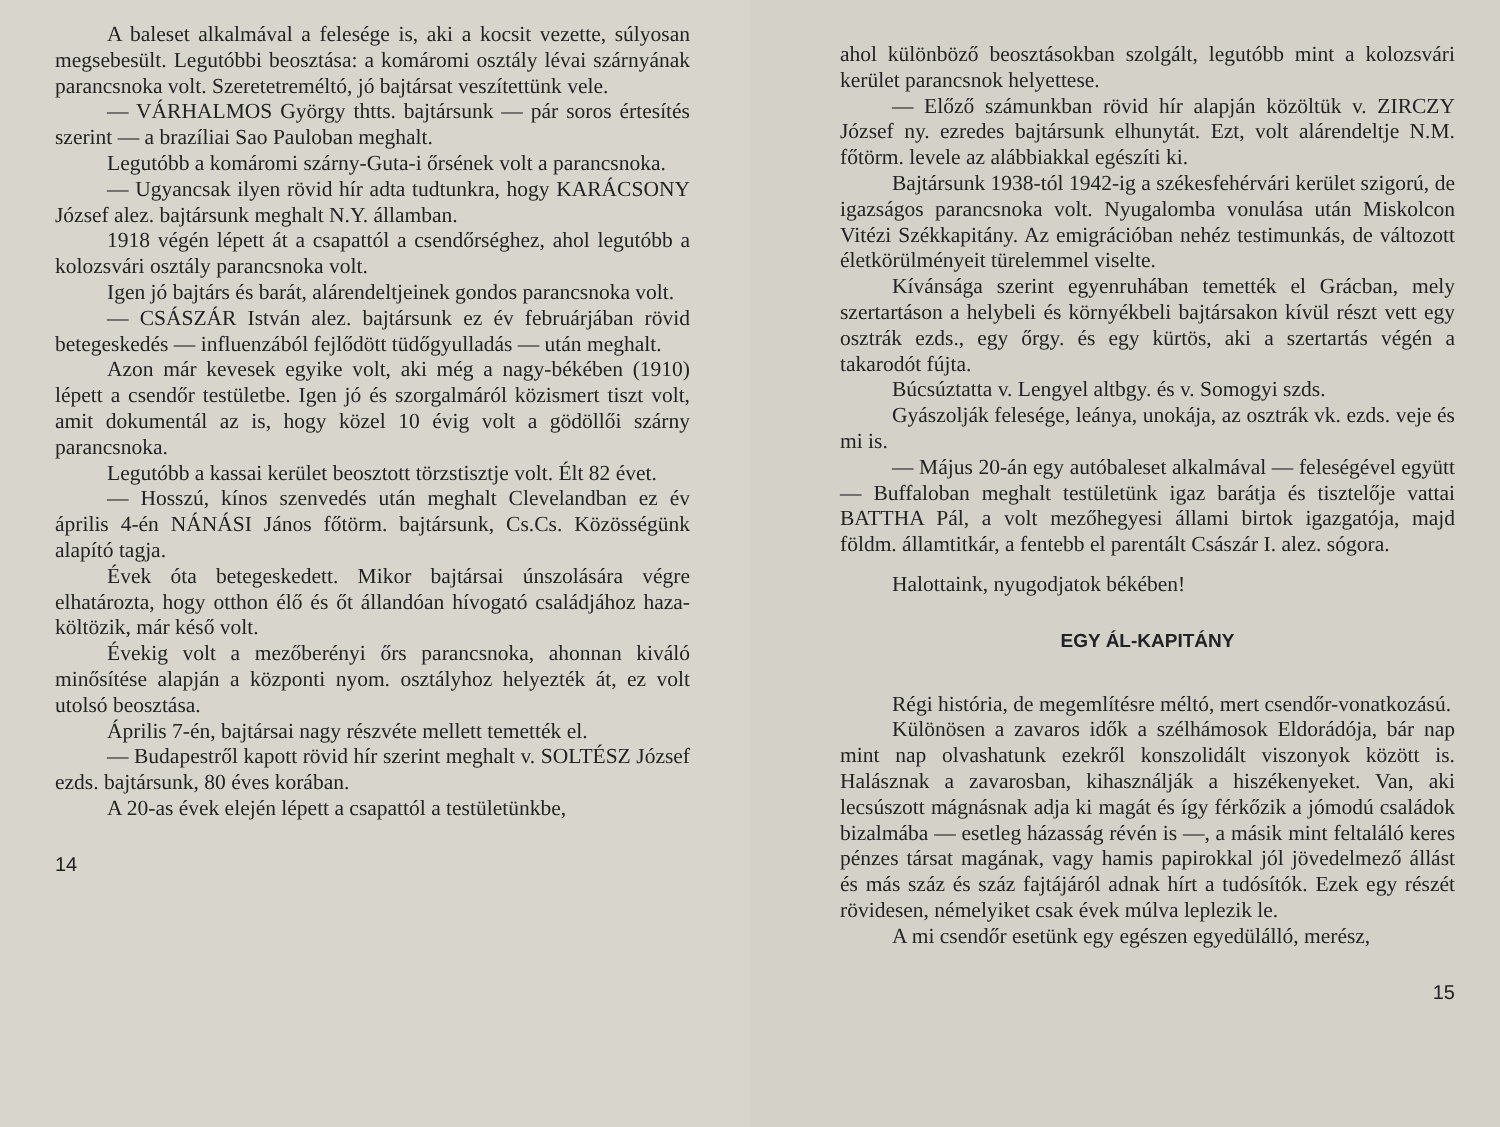A baleset alkalmával a felesége is, aki a kocsit vezette, súlyosan megsebesült. Legutóbbi beosztása: a komáromi osztály lévai szárnyának parancsnoka volt. Szeretetreméltó, jó bajtársat veszítettünk vele.
— VÁRHALMOS György thtts. bajtársunk — pár soros értesítés szerint — a brazíliai Sao Pauloban meghalt.
Legutóbb a komáromi szárny-Guta-i őrsének volt a parancsnoka.
— Ugyancsak ilyen rövid hír adta tudtunkra, hogy KARÁCSONY József alez. bajtársunk meghalt N.Y. államban.
1918 végén lépett át a csapattól a csendőrséghez, ahol legutóbb a kolozsvári osztály parancsnoka volt.
Igen jó bajtárs és barát, alárendeltjeinek gondos parancsnoka volt.
— CSÁSZÁR István alez. bajtársunk ez év februárjában rövid betegeskedés — influenzából fejlődött tüdőgyulladás — után meghalt.
Azon már kevesek egyike volt, aki még a nagy-békében (1910) lépett a csendőr testületbe. Igen jó és szorgalmáról közismert tiszt volt, amit dokumentál az is, hogy közel 10 évig volt a gödöllői szárny parancsnoka.
Legutóbb a kassai kerület beosztott törzstisztje volt. Élt 82 évet.
— Hosszú, kínos szenvedés után meghalt Clevelandban ez év április 4-én NÁNÁSI János főtörm. bajtársunk, Cs.Cs. Közösségünk alapító tagja.
Évek óta betegeskedett. Mikor bajtársai únszolására végre elhatározta, hogy otthon élő és őt állandóan hívogató családjához haza-költözik, már késő volt.
Évekig volt a mezőberényi őrs parancsnoka, ahonnan kiváló minősítése alapján a központi nyom. osztályhoz helyezték át, ez volt utolsó beosztása.
Április 7-én, bajtársai nagy részvéte mellett temették el.
— Budapestről kapott rövid hír szerint meghalt v. SOLTÉSZ József ezds. bajtársunk, 80 éves korában.
A 20-as évek elején lépett a csapattól a testületünkbe,
14
ahol különböző beosztásokban szolgált, legutóbb mint a kolozsvári kerület parancsnok helyettese.
— Előző számunkban rövid hír alapján közöltük v. ZIRCZY József ny. ezredes bajtársunk elhunytát. Ezt, volt alárendeltje N.M. főtörm. levele az alábbiakkal egészíti ki.
Bajtársunk 1938-tól 1942-ig a székesfehérvári kerület szigorú, de igazságos parancsnoka volt. Nyugalomba vonulása után Miskolcon Vitézi Székkapitány. Az emigrációban nehéz testimunkás, de változott életkörülményeit türelemmel viselte.
Kívánsága szerint egyenruhában temették el Grácban, mely szertartáson a helybeli és környékbeli bajtársakon kívül részt vett egy osztrák ezds., egy őrgy. és egy kürtös, aki a szertartás végén a takarodót fújta.
Búcsúztatta v. Lengyel altbgy. és v. Somogyi szds.
Gyászolják felesége, leánya, unokája, az osztrák vk. ezds. veje és mi is.
— Május 20-án egy autóbaleset alkalmával — feleségével együtt — Buffaloban meghalt testületünk igaz barátja és tisztelője vattai BATTHA Pál, a volt mezőhegyesi állami birtok igazgatója, majd földm. államtitkár, a fentebb el parentált Császár I. alez. sógora.
Halottaink, nyugodjatok békében!
EGY ÁL-KAPITÁNY
Régi história, de megemlítésre méltó, mert csendőr-vonatkozású.
Különösen a zavaros idők a szélhámosok Eldorádója, bár nap mint nap olvashatunk ezekről konszolidált viszonyok között is. Halásznak a zavarosban, kihasználják a hiszékenyeket. Van, aki lecsúszott mágnásnak adja ki magát és így férkőzik a jómodú családok bizalmába — esetleg házasság révén is —, a másik mint feltaláló keres pénzes társat magának, vagy hamis papirokkal jól jövedelmező állást és más száz és száz fajtájáról adnak hírt a tudósítók. Ezek egy részét rövidesen, némelyiket csak évek múlva leplezik le.
A mi csendőr esetünk egy egészen egyedülálló, merész,
15